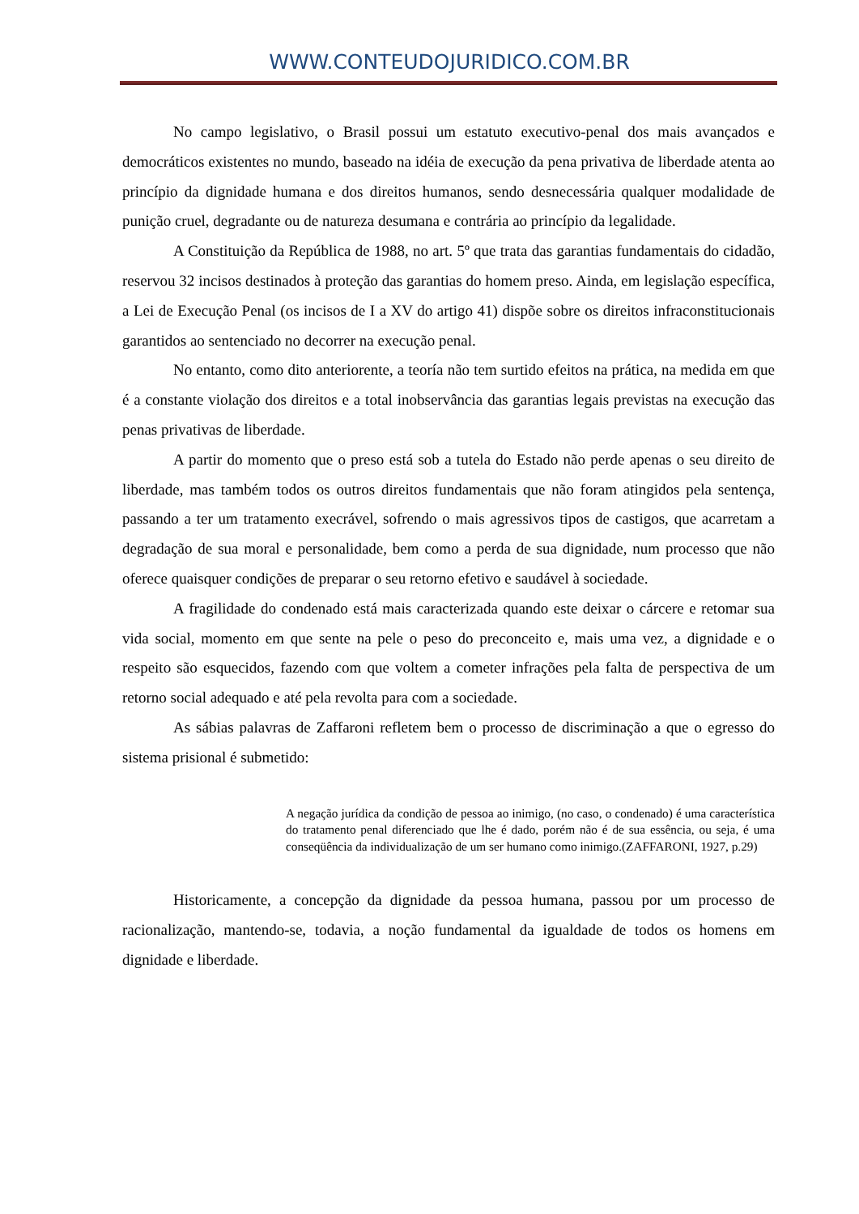WWW.CONTEUDOJURIDICO.COM.BR
No campo legislativo, o Brasil possui um estatuto executivo-penal dos mais avançados e democráticos existentes no mundo, baseado na idéia de execução da pena privativa de liberdade atenta ao princípio da dignidade humana e dos direitos humanos, sendo desnecessária qualquer modalidade de punição cruel, degradante ou de natureza desumana e contrária ao princípio da legalidade.
A Constituição da República de 1988, no art. 5º que trata das garantias fundamentais do cidadão, reservou 32 incisos destinados à proteção das garantias do homem preso. Ainda, em legislação específica, a Lei de Execução Penal (os incisos de I a XV do artigo 41) dispõe sobre os direitos infraconstitucionais garantidos ao sentenciado no decorrer na execução penal.
No entanto, como dito anteriorente, a teoría não tem surtido efeitos na prática, na medida em que é a constante violação dos direitos e a total inobservância das garantias legais previstas na execução das penas privativas de liberdade.
A partir do momento que o preso está sob a tutela do Estado não perde apenas o seu direito de liberdade, mas também todos os outros direitos fundamentais que não foram atingidos pela sentença, passando a ter um tratamento execrável, sofrendo o mais agressivos tipos de castigos, que acarretam a degradação de sua moral e personalidade, bem como a perda de sua dignidade, num processo que não oferece quaisquer condições de preparar o seu retorno efetivo e saudável à sociedade.
A fragilidade do condenado está mais caracterizada quando este deixar o cárcere e retomar sua vida social, momento em que sente na pele o peso do preconceito e, mais uma vez, a dignidade e o respeito são esquecidos, fazendo com que voltem a cometer infrações pela falta de perspectiva de um retorno social adequado e até pela revolta para com a sociedade.
As sábias palavras de Zaffaroni refletem bem o processo de discriminação a que o egresso do sistema prisional é submetido:
A negação jurídica da condição de pessoa ao inimigo, (no caso, o condenado) é uma característica do tratamento penal diferenciado que lhe é dado, porém não é de sua essência, ou seja, é uma conseqüência da individualização de um ser humano como inimigo.(ZAFFARONI, 1927, p.29)
Historicamente, a concepção da dignidade da pessoa humana, passou por um processo de racionalização, mantendo-se, todavia, a noção fundamental da igualdade de todos os homens em dignidade e liberdade.